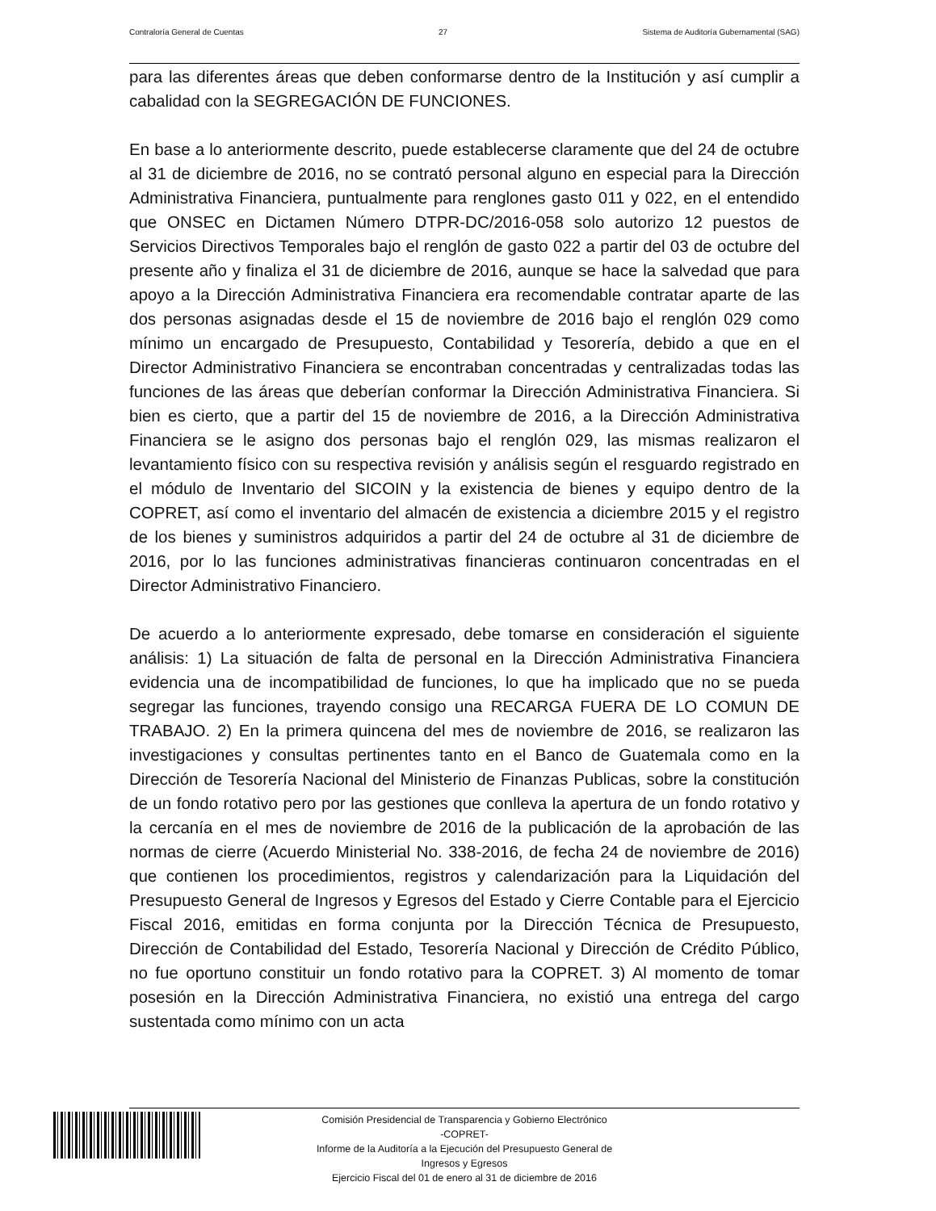Contraloría General de Cuentas 27 Sistema de Auditoría Gubernamental (SAG)
para las diferentes áreas que deben conformarse dentro de la Institución y así cumplir a cabalidad con la SEGREGACIÓN DE FUNCIONES.
En base a lo anteriormente descrito, puede establecerse claramente que del 24 de octubre al 31 de diciembre de 2016, no se contrató personal alguno en especial para la Dirección Administrativa Financiera, puntualmente para renglones gasto 011 y 022, en el entendido que ONSEC en Dictamen Número DTPR-DC/2016-058 solo autorizo 12 puestos de Servicios Directivos Temporales bajo el renglón de gasto 022 a partir del 03 de octubre del presente año y finaliza el 31 de diciembre de 2016, aunque se hace la salvedad que para apoyo a la Dirección Administrativa Financiera era recomendable contratar aparte de las dos personas asignadas desde el 15 de noviembre de 2016 bajo el renglón 029 como mínimo un encargado de Presupuesto, Contabilidad y Tesorería, debido a que en el Director Administrativo Financiera se encontraban concentradas y centralizadas todas las funciones de las áreas que deberían conformar la Dirección Administrativa Financiera. Si bien es cierto, que a partir del 15 de noviembre de 2016, a la Dirección Administrativa Financiera se le asigno dos personas bajo el renglón 029, las mismas realizaron el levantamiento físico con su respectiva revisión y análisis según el resguardo registrado en el módulo de Inventario del SICOIN y la existencia de bienes y equipo dentro de la COPRET, así como el inventario del almacén de existencia a diciembre 2015 y el registro de los bienes y suministros adquiridos a partir del 24 de octubre al 31 de diciembre de 2016, por lo las funciones administrativas financieras continuaron concentradas en el Director Administrativo Financiero.
De acuerdo a lo anteriormente expresado, debe tomarse en consideración el siguiente análisis: 1) La situación de falta de personal en la Dirección Administrativa Financiera evidencia una de incompatibilidad de funciones, lo que ha implicado que no se pueda segregar las funciones, trayendo consigo una RECARGA FUERA DE LO COMUN DE TRABAJO. 2) En la primera quincena del mes de noviembre de 2016, se realizaron las investigaciones y consultas pertinentes tanto en el Banco de Guatemala como en la Dirección de Tesorería Nacional del Ministerio de Finanzas Publicas, sobre la constitución de un fondo rotativo pero por las gestiones que conlleva la apertura de un fondo rotativo y la cercanía en el mes de noviembre de 2016 de la publicación de la aprobación de las normas de cierre (Acuerdo Ministerial No. 338-2016, de fecha 24 de noviembre de 2016) que contienen los procedimientos, registros y calendarización para la Liquidación del Presupuesto General de Ingresos y Egresos del Estado y Cierre Contable para el Ejercicio Fiscal 2016, emitidas en forma conjunta por la Dirección Técnica de Presupuesto, Dirección de Contabilidad del Estado, Tesorería Nacional y Dirección de Crédito Público, no fue oportuno constituir un fondo rotativo para la COPRET. 3) Al momento de tomar posesión en la Dirección Administrativa Financiera, no existió una entrega del cargo sustentada como mínimo con un acta
Comisión Presidencial de Transparencia y Gobierno Electrónico
-COPRET-
Informe de la Auditoría a la Ejecución del Presupuesto General de
Ingresos y Egresos
Ejercicio Fiscal del 01 de enero al 31 de diciembre de 2016